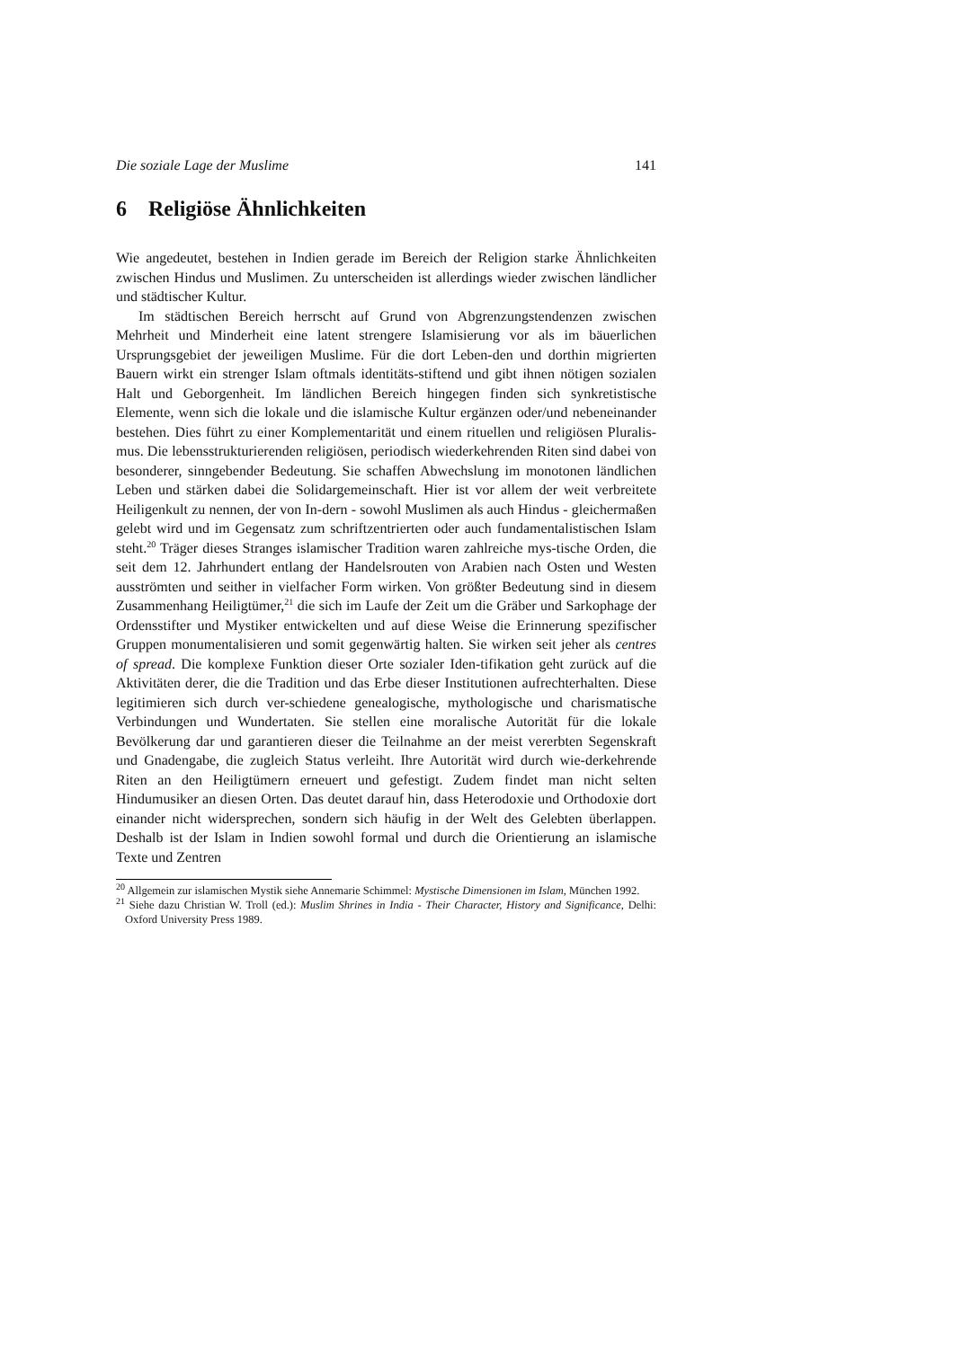Die soziale Lage der Muslime 141
6 Religiöse Ähnlichkeiten
Wie angedeutet, bestehen in Indien gerade im Bereich der Religion starke Ähnlichkeiten zwischen Hindus und Muslimen. Zu unterscheiden ist allerdings wieder zwischen ländlicher und städtischer Kultur.
Im städtischen Bereich herrscht auf Grund von Abgrenzungstendenzen zwischen Mehrheit und Minderheit eine latent strengere Islamisierung vor als im bäuerlichen Ursprungsgebiet der jeweiligen Muslime. Für die dort Leben-den und dorthin migrierten Bauern wirkt ein strenger Islam oftmals identitäts-stiftend und gibt ihnen nötigen sozialen Halt und Geborgenheit. Im ländlichen Bereich hingegen finden sich synkretistische Elemente, wenn sich die lokale und die islamische Kultur ergänzen oder/und nebeneinander bestehen. Dies führt zu einer Komplementarität und einem rituellen und religiösen Pluralis-mus. Die lebensstrukturierenden religiösen, periodisch wiederkehrenden Riten sind dabei von besonderer, sinngebender Bedeutung. Sie schaffen Abwechslung im monotonen ländlichen Leben und stärken dabei die Solidargemeinschaft. Hier ist vor allem der weit verbreitete Heiligenkult zu nennen, der von In-dern - sowohl Muslimen als auch Hindus - gleichermaßen gelebt wird und im Gegensatz zum schriftzentrierten oder auch fundamentalistischen Islam steht.<sup>20</sup> Träger dieses Stranges islamischer Tradition waren zahlreiche mys-tische Orden, die seit dem 12. Jahrhundert entlang der Handelsrouten von Arabien nach Osten und Westen ausströmten und seither in vielfacher Form wirken. Von größter Bedeutung sind in diesem Zusammenhang Heiligtümer,<sup>21</sup> die sich im Laufe der Zeit um die Gräber und Sarkophage der Ordensstifter und Mystiker entwickelten und auf diese Weise die Erinnerung spezifischer Gruppen monumentalisieren und somit gegenwärtig halten. Sie wirken seit jeher als centres of spread. Die komplexe Funktion dieser Orte sozialer Iden-tifikation geht zurück auf die Aktivitäten derer, die die Tradition und das Erbe dieser Institutionen aufrechterhalten. Diese legitimieren sich durch ver-schiedene genealogische, mythologische und charismatische Verbindungen und Wundertaten. Sie stellen eine moralische Autorität für die lokale Bevölkerung dar und garantieren dieser die Teilnahme an der meist vererbten Segenskraft und Gnadengabe, die zugleich Status verleiht. Ihre Autorität wird durch wie-derkehrende Riten an den Heiligtümern erneuert und gefestigt. Zudem findet man nicht selten Hindumusiker an diesen Orten. Das deutet darauf hin, dass Heterodoxie und Orthodoxie dort einander nicht widersprechen, sondern sich häufig in der Welt des Gelebten überlappen. Deshalb ist der Islam in Indien sowohl formal und durch die Orientierung an islamische Texte und Zentren
<sup>20</sup> Allgemein zur islamischen Mystik siehe Annemarie Schimmel: Mystische Dimensionen im Islam, München 1992.
<sup>21</sup> Siehe dazu Christian W. Troll (ed.): Muslim Shrines in India - Their Character, History and Significance, Delhi: Oxford University Press 1989.